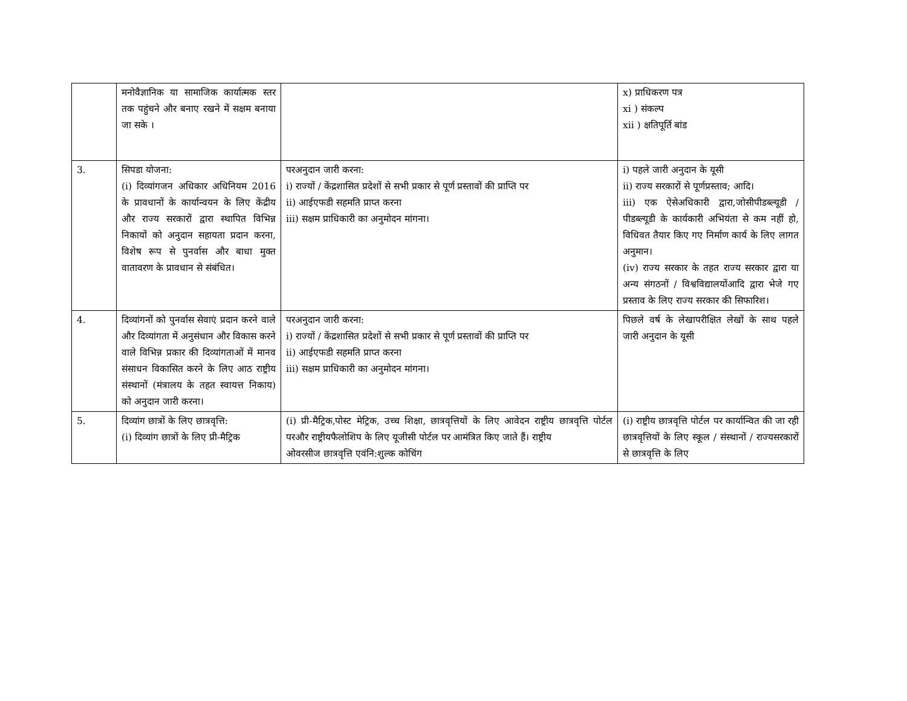| | मनोवैज्ञानिक या सामाजिक कार्यात्मक स्तर तक पहुंचने और बनाए रखने में सक्षम बनाया जा सके । | | x) प्राधिकरण पत्र xi ) संकल्प xii ) क्षतिपूर्ति बांड |
| 3. | सिपडा योजना: (i) दिव्यांगजन अधिकार अधिनियम 2016 के प्रावधानों के कार्यान्वयन के लिए केंद्रीय और राज्य सरकारों द्वारा स्थापित विभिन्न निकायों को अनुदान सहायता प्रदान करना, विशेष रूप से पुनर्वास और बाधा मुक्त वातावरण के प्रावधान से संबंधित। | परअनुदान जारी करना: i) राज्यों / केंद्रशासित प्रदेशों से सभी प्रकार से पूर्ण प्रस्तावों की प्राप्ति पर ii) आईएफडी सहमति प्राप्त करना iii) सक्षम प्राधिकारी का अनुमोदन मांगना। | i) पहले जारी अनुदान के यूसी ii) राज्य सरकारों से पूर्णप्रस्ताव; आदि। iii) एक ऐसेअधिकारी द्वारा,जोसीपीडब्ल्यूडी / पीडब्ल्यूडी के कार्यकारी अभियंता से कम नहीं हो, विधिवत तैयार किए गए निर्माण कार्य के लिए लागत अनुमान। (iv) राज्य सरकार के तहत राज्य सरकार द्वारा या अन्य संगठनों / विश्वविद्यालयोंआदि द्वारा भेजे गए प्रस्ताव के लिए राज्य सरकार की सिफारिश। |
| 4. | दिव्यांगनों को पुनर्वास सेवाएं प्रदान करने वाले और दिव्यांगता में अनुसंधान और विकास करने वाले विभिन्न प्रकार की दिव्यांगताओं में मानव संसाधन विकासित करने के लिए आठ राष्ट्रीय संस्थानों (मंत्रालय के तहत स्वायत्त निकाय) को अनुदान जारी करना। | परअनुदान जारी करना: i) राज्यों / केंद्रशासित प्रदेशों से सभी प्रकार से पूर्ण प्रस्तावों की प्राप्ति पर ii) आईएफडी सहमति प्राप्त करना iii) सक्षम प्राधिकारी का अनुमोदन मांगना। | पिछले वर्ष के लेखापरीक्षित लेखों के साथ पहले जारी अनुदान के यूसी |
| 5. | दिव्यांग छात्रों के लिए छात्रवृत्ति: (i) दिव्यांग छात्रों के लिए प्री-मैट्रिक | (i) प्री-मैट्रिक,पोस्ट मेट्रिक, उच्च शिक्षा, छात्रवृत्तियों के लिए आवेदन राष्ट्रीय छात्रवृत्ति पोर्टल परऔर राष्ट्रीयफैलोशिप के लिए यूजीसी पोर्टल पर आमंत्रित किए जाते हैं। राष्ट्रीय ओवरसीज छात्रवृत्ति एवंनि:शुल्क कोचिंग | (i) राष्ट्रीय छात्रवृत्ति पोर्टल पर कार्यान्वित की जा रही छात्रवृत्तियों के लिए स्कूल / संस्थानों / राज्यसरकारों से छात्रवृत्ति के लिए |